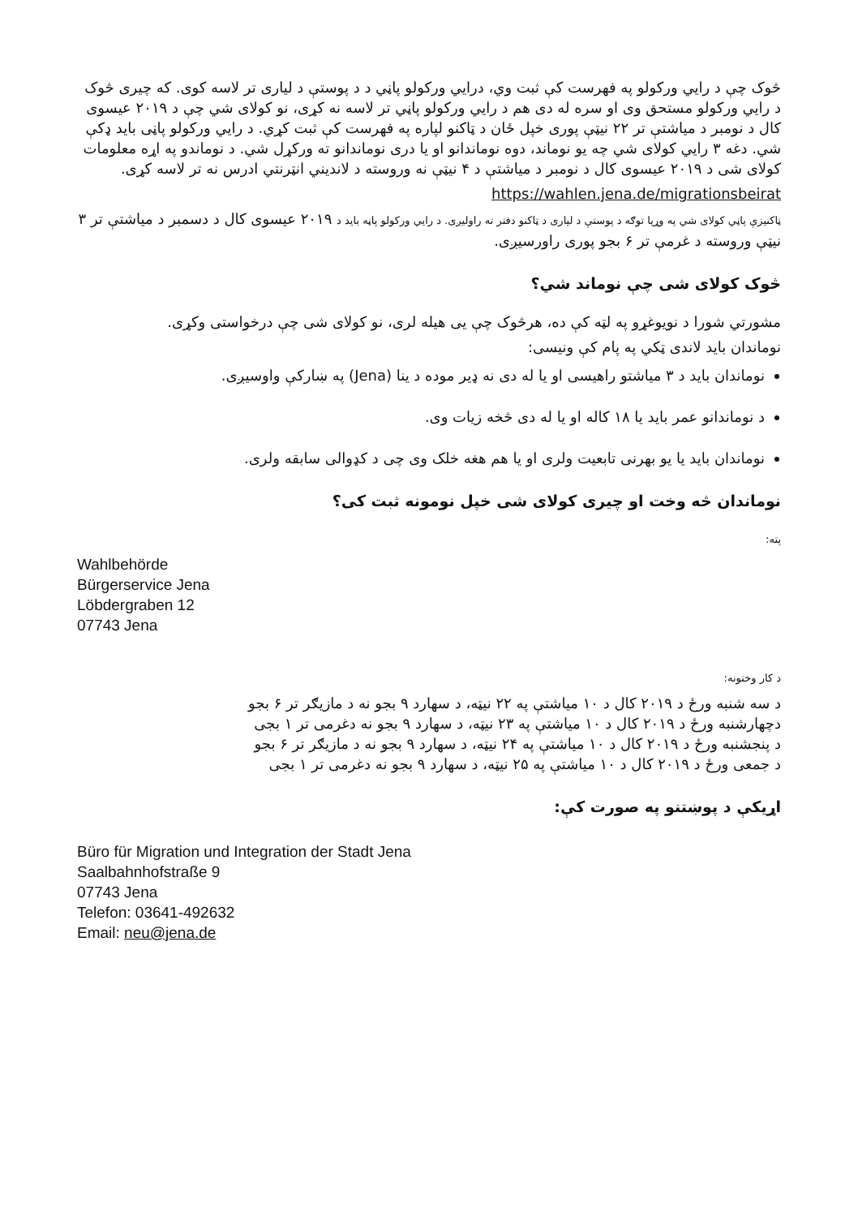څوک چې د رايي ورکولو په فهرست کې ثبت وي، درايي ورکولو پاڼي د د پوستې د لياری تر لاسه کوی. که چيری څوک د رايي ورکولو مستحق وی او سره له دی هم د رايي ورکولو پاڼي تر لاسه نه کړی، نو کولای شي چې د ۲۰۱۹ عيسوی کال د نومبر د مياشتې تر ۲۲ نيټې پوری خپل ځان د ټاکنو لپاره په فهرست کې ثبت کړي. د رايي ورکولو پاڼی بايد ډکې شي. دغه ۳ رايي کولای شي چه يو نوماند، دوه نوماندانو او يا دری نوماندانو ته ورکړل شي. د نوماندو په اړه معلومات کولای شی د ۲۰۱۹ عيسوی کال د نومبر د مياشتې د ۴ نيټې نه وروسته د لانديني انټرنتي ادرس نه تر لاسه کړی.
https://wahlen.jena.de/migrationsbeirat
ټاکنيزې پاڼي کولای شي په وړيا توګه د پوستې د لياری د ټاکنو دفتر ته راوليږی. د رايي ورکولو پاڼه بايد د ۲۰۱۹ عيسوی کال د دسمبر د مياشتې تر ۳ نيټې وروسته د غرمې تر ۶ بجو پوری راورسيږی.
څوک کولای شی چې نوماند شي؟
مشورتي شورا د نويوغړو په لټه کې ده، هرڅوک چې يی هيله لری، نو کولای شی چې درخواستی وکړی.
نوماندان بايد لاندی ټکي په پام کې ونيسی:
نوماندان بايد د ۳ مياشتو راهيسی او يا له دی نه ډير موده د ينا (Jena) په ښارکې واوسيږی.
د نوماندانو عمر بايد يا ۱۸ کاله او يا له دی څخه زيات وی.
نوماندان بايد يا يو بهرنی تابعيت ولری او يا هم هغه خلک وی چی د کډوالی سابقه ولری.
نوماندان څه وخت او چيری کولای شی خپل نومونه ثبت کی؟
پته:
Wahlbehörde
Bürgerservice Jena
Löbdergraben 12
07743 Jena
د کار وختونه:
د سه شنبه ورځ د ۲۰۱۹ کال د ۱۰ مياشتې په ۲۲ نيټه، د سهارد ۹ بجو نه د مازيګر تر ۶ بجو
دچهارشنبه ورځ د ۲۰۱۹ کال د ۱۰ مياشتې په ۲۳ نيټه، د سهارد ۹ بجو نه دغرمی تر ۱ بجی
د پنجشنبه ورځ د ۲۰۱۹ کال د ۱۰ مياشتې په ۲۴ نيټه، د سهارد ۹ بجو نه د مازيګر تر ۶ بجو
د جمعی ورځ د ۲۰۱۹ کال د ۱۰ مياشتې په ۲۵ نيټه، د سهارد ۹ بجو نه دغرمی تر ۱ بجی
اړيکې د پوښتنو په صورت کې:
Büro für Migration und Integration der Stadt Jena
Saalbahnhofstraße 9
07743 Jena
Telefon: 03641-492632
Email: neu@jena.de